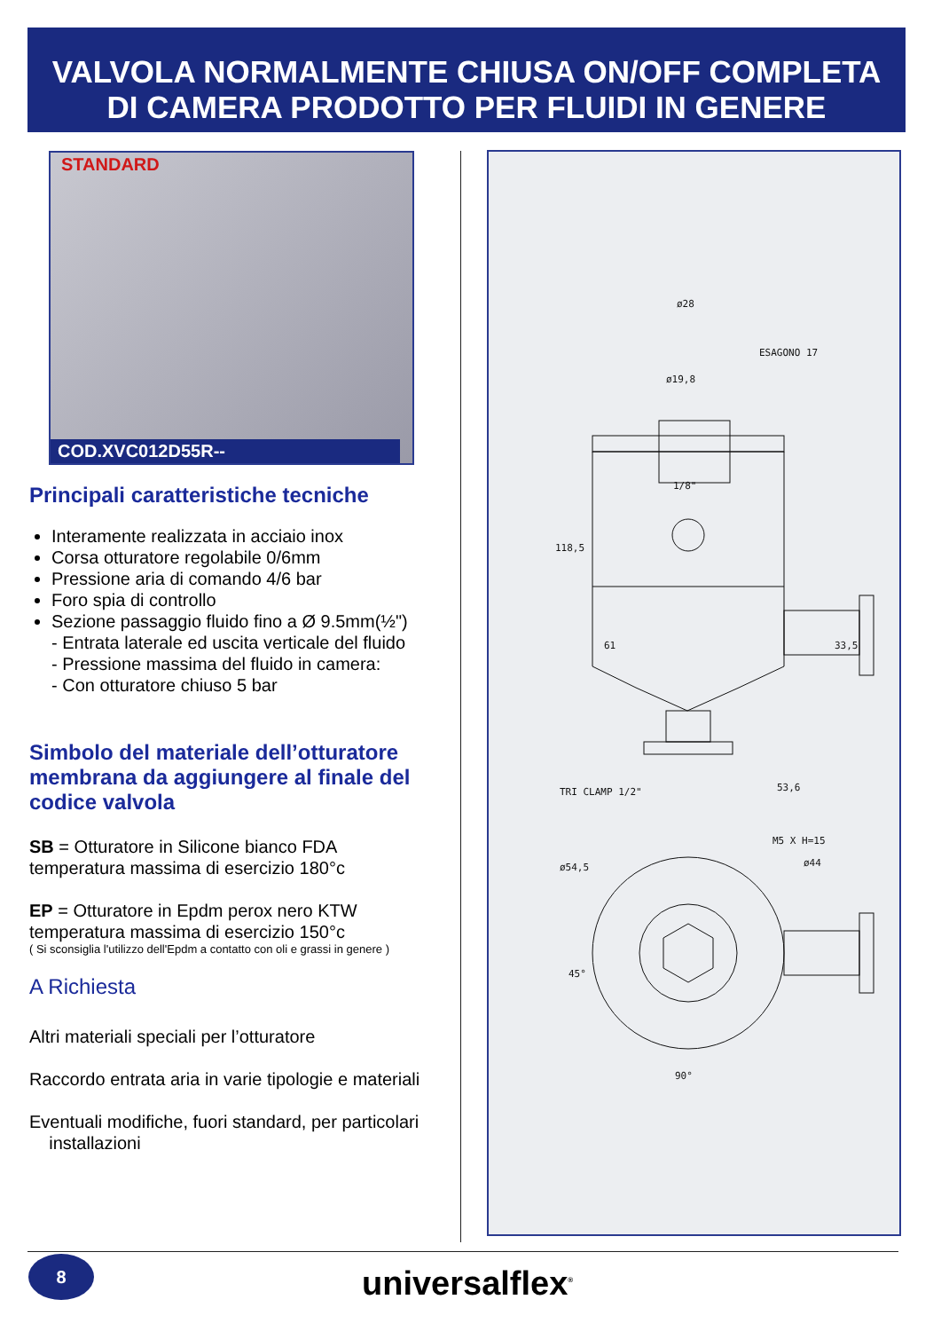VALVOLA NORMALMENTE CHIUSA ON/OFF COMPLETA
DI CAMERA PRODOTTO PER FLUIDI IN GENERE
STANDARD
COD.XVC012D55R--
Principali caratteristiche tecniche
Interamente realizzata in acciaio inox
Corsa otturatore regolabile 0/6mm
Pressione aria di comando 4/6 bar
Foro spia di controllo
Sezione passaggio fluido fino a Ø 9.5mm(½")
- Entrata laterale ed uscita verticale del fluido
- Pressione massima del fluido in camera:
- Con otturatore chiuso 5 bar
Simbolo del materiale dell’otturatore membrana da aggiungere al finale del codice valvola
SB = Otturatore in Silicone bianco FDA
temperatura massima di esercizio 180°c
EP = Otturatore in Epdm perox nero KTW
temperatura massima di esercizio 150°c
( Si sconsiglia l'utilizzo dell'Epdm a contatto con oli e grassi in genere )
A Richiesta
Altri materiali speciali per l’otturatore
Raccordo entrata aria in varie tipologie e materiali
Eventuali modifiche, fuori standard, per particolari
installazioni
ø28
ESAGONO 17
ø19,8
1/8"
118,5
61
33,5
TRI CLAMP 1/2"
53,6
90°
ø54,5
ø44
M5 X H=15
45°
8
universalflex<sup>®</sup>